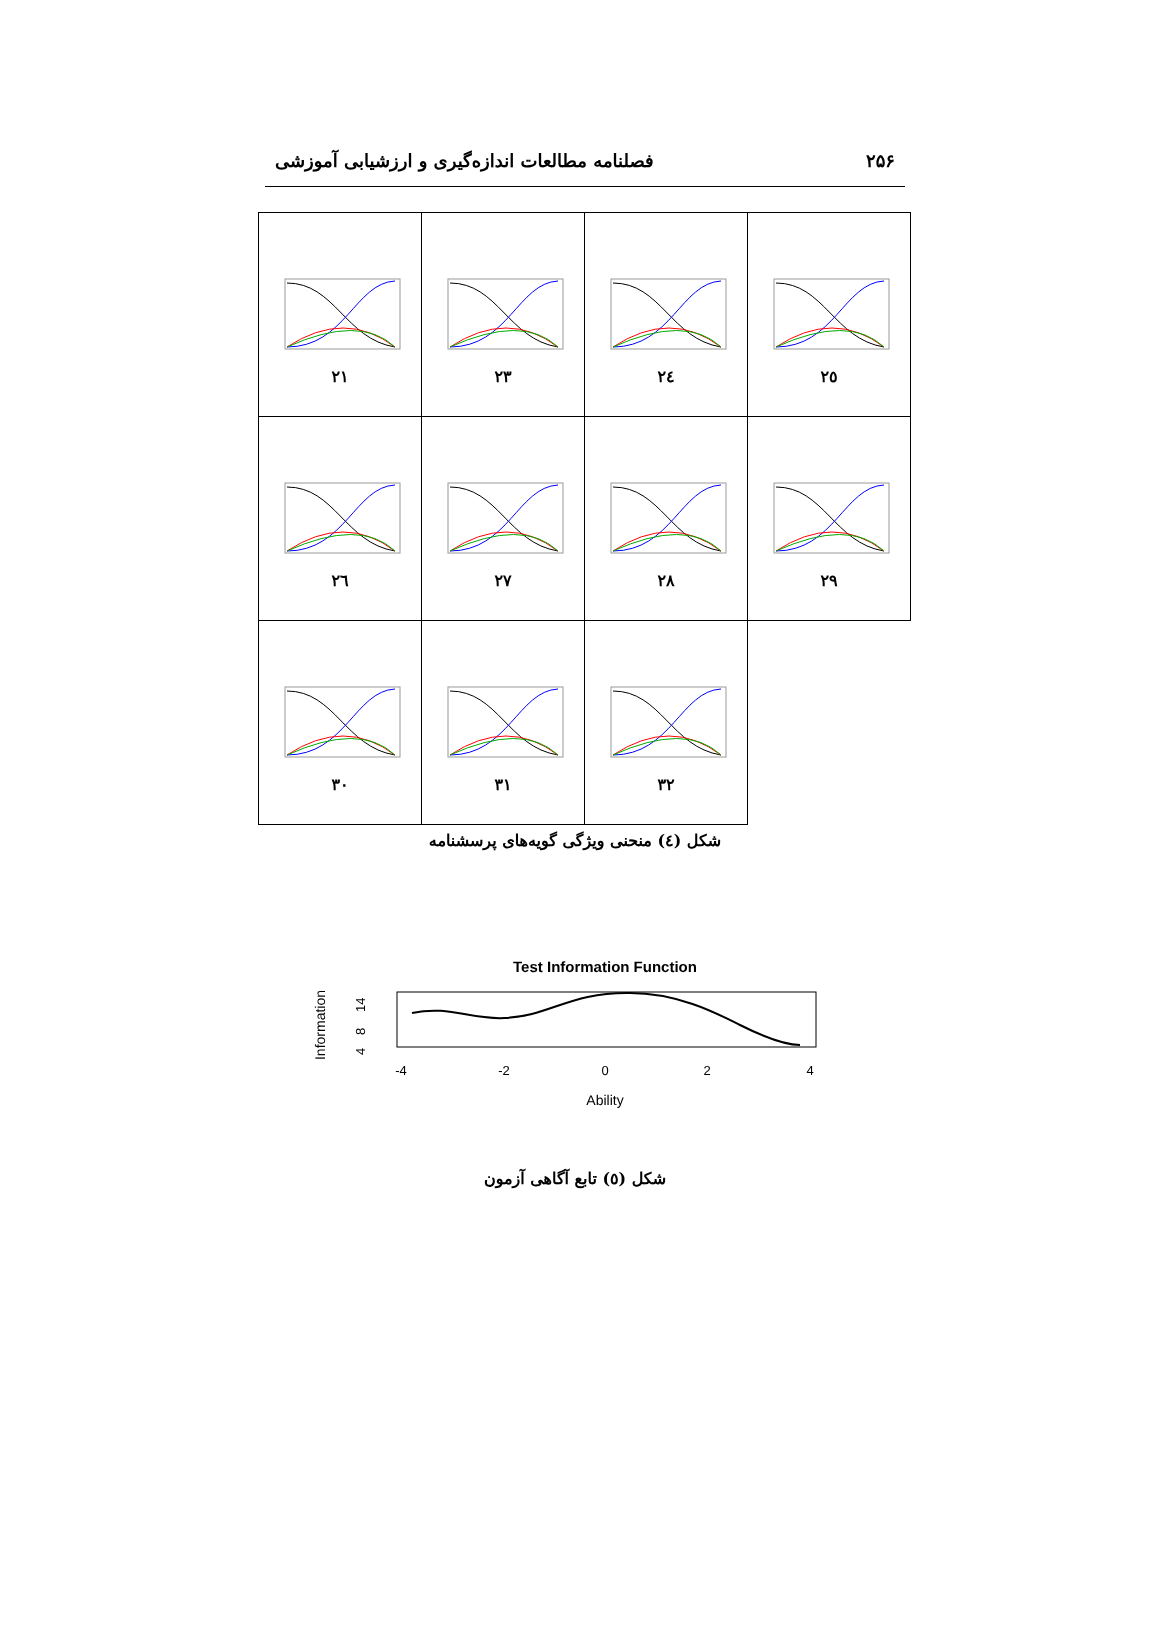۲۵۶ فصلنامه مطالعات اندازه‌گیری و ارزشیابی آموزشی
| ۲۱ | ۲۳ | ۲٤ | ۲٥ |
| ۲٦ | ۲۷ | ۲۸ | ۲۹ |
| ۳۰ | ۳۱ | ۳۲ | |
شکل (٤) منحنی ویژگی گویه‌های پرسشنامه
Test Information Function
Information
4
8
14
-4
-2
0
2
4
Ability
شکل (٥) تابع آگاهی آزمون